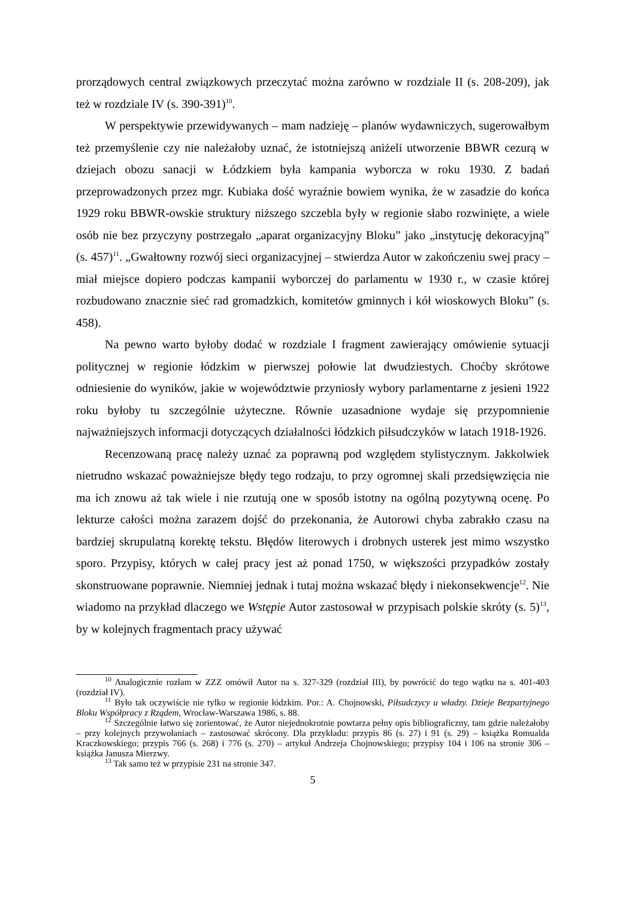prorządowych central związkowych przeczytać można zarówno w rozdziale II (s. 208-209), jak też w rozdziale IV (s. 390-391)<sup>10</sup>.
W perspektywie przewidywanych – mam nadzieję – planów wydawniczych, sugerowałbym też przemyślenie czy nie należałoby uznać, że istotniejszą aniżeli utworzenie BBWR cezurą w dziejach obozu sanacji w Łódzkiem była kampania wyborcza w roku 1930. Z badań przeprowadzonych przez mgr. Kubiaka dość wyraźnie bowiem wynika, że w zasadzie do końca 1929 roku BBWR-owskie struktury niższego szczebla były w regionie słabo rozwinięte, a wiele osób nie bez przyczyny postrzegało „aparat organizacyjny Bloku” jako „instytucję dekoracyjną” (s. 457)<sup>11</sup>. „Gwałtowny rozwój sieci organizacyjnej – stwierdza Autor w zakończeniu swej pracy – miał miejsce dopiero podczas kampanii wyborczej do parlamentu w 1930 r., w czasie której rozbudowano znacznie sieć rad gromadzkich, komitetów gminnych i kół wioskowych Bloku” (s. 458).
Na pewno warto byłoby dodać w rozdziale I fragment zawierający omówienie sytuacji politycznej w regionie łódzkim w pierwszej połowie lat dwudziestych. Choćby skrótowe odniesienie do wyników, jakie w województwie przyniosły wybory parlamentarne z jesieni 1922 roku byłoby tu szczególnie użyteczne. Równie uzasadnione wydaje się przypomnienie najważniejszych informacji dotyczących działalności łódzkich piłsudczyków w latach 1918-1926.
Recenzowaną pracę należy uznać za poprawną pod względem stylistycznym. Jakkolwiek nietrudno wskazać poważniejsze błędy tego rodzaju, to przy ogromnej skali przedsięwzięcia nie ma ich znowu aż tak wiele i nie rzutują one w sposób istotny na ogólną pozytywną ocenę. Po lekturze całości można zarazem dojść do przekonania, że Autorowi chyba zabrakło czasu na bardziej skrupulatną korektę tekstu. Błędów literowych i drobnych usterek jest mimo wszystko sporo. Przypisy, których w całej pracy jest aż ponad 1750, w większości przypadków zostały skonstruowane poprawnie. Niemniej jednak i tutaj można wskazać błędy i niekonsekwencje<sup>12</sup>. Nie wiadomo na przykład dlaczego we Wstępie Autor zastosował w przypisach polskie skróty (s. 5)<sup>13</sup>, by w kolejnych fragmentach pracy używać
<sup>10</sup> Analogicznie rozłam w ZZZ omówił Autor na s. 327-329 (rozdział III), by powrócić do tego wątku na s. 401-403 (rozdział IV).
<sup>11</sup> Było tak oczywiście nie tylko w regionie łódzkim. Por.: A. Chojnowski, Piłsudczycy u władzy. Dzieje Bezpartyjnego Bloku Współpracy z Rządem, Wrocław-Warszawa 1986, s. 88.
<sup>12</sup> Szczególnie łatwo się zorientować, że Autor niejednokrotnie powtarza pełny opis bibliograficzny, tam gdzie należałoby – przy kolejnych przywołaniach – zastosować skrócony. Dla przykładu: przypis 86 (s. 27) i 91 (s. 29) – książka Romualda Kraczkowskiego; przypis 766 (s. 268) i 776 (s. 270) – artykuł Andrzeja Chojnowskiego; przypisy 104 i 106 na stronie 306 – książka Janusza Mierzwy.
<sup>13</sup> Tak samo też w przypisie 231 na stronie 347.
5